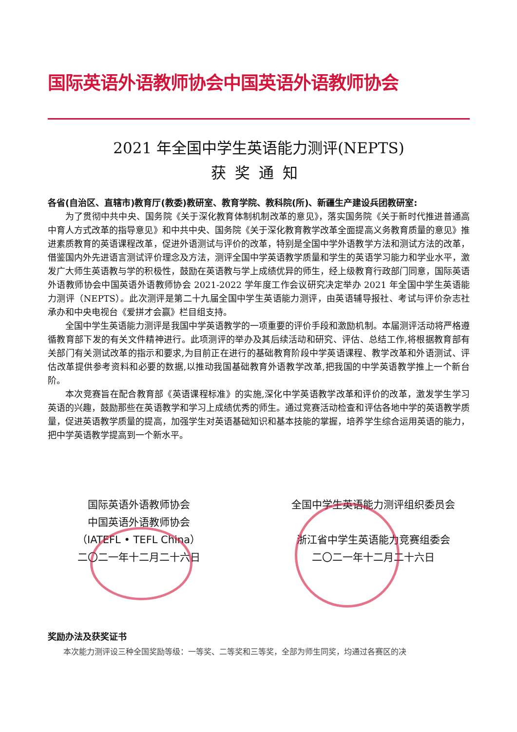国际英语外语教师协会中国英语外语教师协会
2021 年全国中学生英语能力测评(NEPTS)
获奖通知
各省(自治区、直辖市)教育厅(教委)教研室、教育学院、教科院(所)、新疆生产建设兵团教研室:
为了贯彻中共中央、国务院《关于深化教育体制机制改革的意见》，落实国务院《关于新时代推进普通高中育人方式改革的指导意见》和中共中央、国务院《关于深化教育教学改革全面提高义务教育质量的意见》推进素质教育的英语课程改革，促进外语测试与评价的改革，特别是全国中学外语教学方法和测试方法的改革，借鉴国内外先进语言测试评价理念及方法，测评全国中学英语教学质量和学生的英语学习能力和学业水平，激发广大师生英语教与学的积极性，鼓励在英语教与学上成绩优异的师生，经上级教育行政部门同意，国际英语外语教师协会中国英语外语教师协会 2021-2022 学年度工作会议研究决定举办 2021 年全国中学生英语能力测评（NEPTS）。此次测评是第二十九届全国中学生英语能力测评，由英语辅导报社、考试与评价杂志社承办和中央电视台《爱拼才会赢》栏目组支持。
全国中学生英语能力测评是我国中学英语教学的一项重要的评价手段和激励机制。本届测评活动将严格遵循教育部下发的有关文件精神进行。此项测评的举办及其后续活动和研究、评估、总结工作,将根据教育部有关部门有关测试改革的指示和要求,为目前正在进行的基础教育阶段中学英语课程、教学改革和外语测试、评估改革提供参考资料和必要的数据,以推动我国基础教育外语教学改革,把我国的中学英语教学推上一个新台阶。
本次竞赛旨在配合教育部《英语课程标准》的实施,深化中学英语教学改革和评价的改革，激发学生学习英语的兴趣，鼓励那些在英语教学和学习上成绩优秀的师生。通过竞赛活动检查和评估各地中学的英语教学质量，促进英语教学质量的提高，加强学生对英语基础知识和基本技能的掌握，培养学生综合运用英语的能力，把中学英语教学提高到一个新水平。
国际英语外语教师协会
中国英语外语教师协会
（IATEFL • TEFL China）
二〇二一年十二月二十六日
全国中学生英语能力测评组织委员会
浙江省中学生英语能力竞赛组委会
二〇二一年十二月二十六日
奖励办法及获奖证书
本次能力测评设三种全国奖励等级：一等奖、二等奖和三等奖，全部为师生同奖，均通过各赛区的决